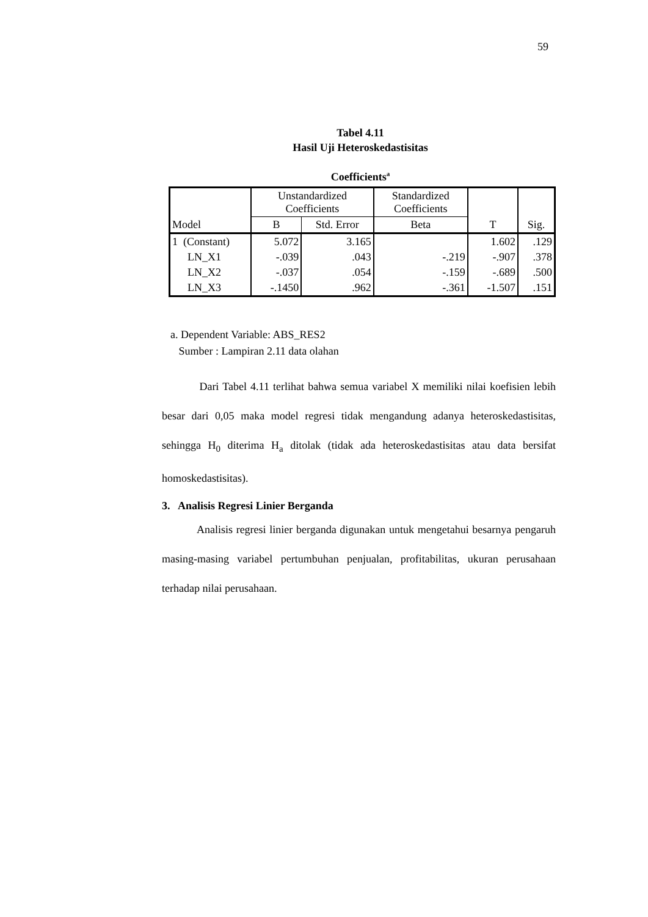59
Tabel 4.11
Hasil Uji Heteroskedastisitas
Coefficients<sup>a</sup>
| Model | Unstandardized Coefficients | | Standardized Coefficients | T | Sig. |
| --- | --- | --- | --- | --- | --- |
| | B | Std. Error | Beta | | |
| 1 (Constant) | 5.072 | 3.165 | | 1.602 | .129 |
| LN_X1 | -.039 | .043 | -.219 | -.907 | .378 |
| LN_X2 | -.037 | .054 | -.159 | -.689 | .500 |
| LN_X3 | -.1450 | .962 | -.361 | -1.507 | .151 |
a. Dependent Variable: ABS_RES2
Sumber : Lampiran 2.11 data olahan
Dari Tabel 4.11 terlihat bahwa semua variabel X memiliki nilai koefisien lebih besar dari 0,05 maka model regresi tidak mengandung adanya heteroskedastisitas, sehingga H<sub>0</sub> diterima H<sub>a</sub> ditolak (tidak ada heteroskedastisitas atau data bersifat homoskedastisitas).
3. Analisis Regresi Linier Berganda
Analisis regresi linier berganda digunakan untuk mengetahui besarnya pengaruh masing-masing variabel pertumbuhan penjualan, profitabilitas, ukuran perusahaan terhadap nilai perusahaan.